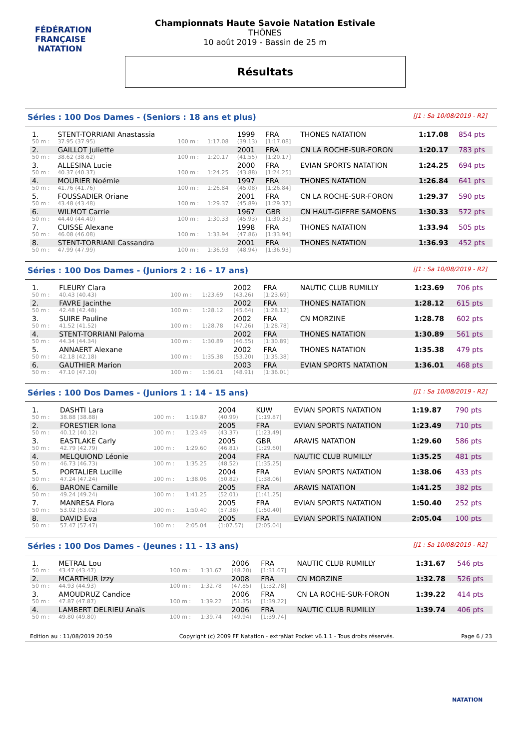FÉDÉRATION FRANÇAISE
NATATION
Championnats Haute Savoie Natation Estivale
THÔNES
10 août 2019 - Bassin de 25 m
Résultats
Séries : 100 Dos Dames - (Seniors : 18 ans et plus) [J1 : Sa 10/08/2019 - R2]
| 1. | STENT-TORRIANI Anastassia | | | 1999 | FRA | THONES NATATION | 1:17.08 | 854 pts |
| 50 m : | 37.95 (37.95) | 100 m : | 1:17.08 | (39.13) | [1:17.08] | | | |
| 2. | GAILLOT Juliette | | | 2001 | FRA | CN LA ROCHE-SUR-FORON | 1:20.17 | 783 pts |
| 50 m : | 38.62 (38.62) | 100 m : | 1:20.17 | (41.55) | [1:20.17] | | | |
| 3. | ALLESINA Lucie | | | 2000 | FRA | EVIAN SPORTS NATATION | 1:24.25 | 694 pts |
| 50 m : | 40.37 (40.37) | 100 m : | 1:24.25 | (43.88) | [1:24.25] | | | |
| 4. | MOURIER Noémie | | | 1997 | FRA | THONES NATATION | 1:26.84 | 641 pts |
| 50 m : | 41.76 (41.76) | 100 m : | 1:26.84 | (45.08) | [1:26.84] | | | |
| 5. | FOUSSADIER Oriane | | | 2001 | FRA | CN LA ROCHE-SUR-FORON | 1:29.37 | 590 pts |
| 50 m : | 43.48 (43.48) | 100 m : | 1:29.37 | (45.89) | [1:29.37] | | | |
| 6. | WILMOT Carrie | | | 1967 | GBR | CN HAUT-GIFFRE SAMOËNS | 1:30.33 | 572 pts |
| 50 m : | 44.40 (44.40) | 100 m : | 1:30.33 | (45.93) | [1:30.33] | | | |
| 7. | CUISSE Alexane | | | 1998 | FRA | THONES NATATION | 1:33.94 | 505 pts |
| 50 m : | 46.08 (46.08) | 100 m : | 1:33.94 | (47.86) | [1:33.94] | | | |
| 8. | STENT-TORRIANI Cassandra | | | 2001 | FRA | THONES NATATION | 1:36.93 | 452 pts |
| 50 m : | 47.99 (47.99) | 100 m : | 1:36.93 | (48.94) | [1:36.93] | | | |
Séries : 100 Dos Dames - (Juniors 2 : 16 - 17 ans) [J1 : Sa 10/08/2019 - R2]
| 1. | FLEURY Clara | | | 2002 | FRA | NAUTIC CLUB RUMILLY | 1:23.69 | 706 pts |
| 50 m : | 40.43 (40.43) | 100 m : | 1:23.69 | (43.26) | [1:23.69] | | | |
| 2. | FAVRE Jacinthe | | | 2002 | FRA | THONES NATATION | 1:28.12 | 615 pts |
| 50 m : | 42.48 (42.48) | 100 m : | 1:28.12 | (45.64) | [1:28.12] | | | |
| 3. | SUIRE Pauline | | | 2002 | FRA | CN MORZINE | 1:28.78 | 602 pts |
| 50 m : | 41.52 (41.52) | 100 m : | 1:28.78 | (47.26) | [1:28.78] | | | |
| 4. | STENT-TORRIANI Paloma | | | 2002 | FRA | THONES NATATION | 1:30.89 | 561 pts |
| 50 m : | 44.34 (44.34) | 100 m : | 1:30.89 | (46.55) | [1:30.89] | | | |
| 5. | ANNAERT Alexane | | | 2002 | FRA | THONES NATATION | 1:35.38 | 479 pts |
| 50 m : | 42.18 (42.18) | 100 m : | 1:35.38 | (53.20) | [1:35.38] | | | |
| 6. | GAUTHIER Marion | | | 2003 | FRA | EVIAN SPORTS NATATION | 1:36.01 | 468 pts |
| 50 m : | 47.10 (47.10) | 100 m : | 1:36.01 | (48.91) | [1:36.01] | | | |
Séries : 100 Dos Dames - (Juniors 1 : 14 - 15 ans) [J1 : Sa 10/08/2019 - R2]
| 1. | DASHTI Lara | | | 2004 | KUW | EVIAN SPORTS NATATION | 1:19.87 | 790 pts |
| 50 m : | 38.88 (38.88) | 100 m : | 1:19.87 | (40.99) | [1:19.87] | | | |
| 2. | FORESTIER Iona | | | 2005 | FRA | EVIAN SPORTS NATATION | 1:23.49 | 710 pts |
| 50 m : | 40.12 (40.12) | 100 m : | 1:23.49 | (43.37) | [1:23.49] | | | |
| 3. | EASTLAKE Carly | | | 2005 | GBR | ARAVIS NATATION | 1:29.60 | 586 pts |
| 50 m : | 42.79 (42.79) | 100 m : | 1:29.60 | (46.81) | [1:29.60] | | | |
| 4. | MELQUIOND Léonie | | | 2004 | FRA | NAUTIC CLUB RUMILLY | 1:35.25 | 481 pts |
| 50 m : | 46.73 (46.73) | 100 m : | 1:35.25 | (48.52) | [1:35.25] | | | |
| 5. | PORTALIER Lucille | | | 2004 | FRA | EVIAN SPORTS NATATION | 1:38.06 | 433 pts |
| 50 m : | 47.24 (47.24) | 100 m : | 1:38.06 | (50.82) | [1:38.06] | | | |
| 6. | BARONE Camille | | | 2005 | FRA | ARAVIS NATATION | 1:41.25 | 382 pts |
| 50 m : | 49.24 (49.24) | 100 m : | 1:41.25 | (52.01) | [1:41.25] | | | |
| 7. | MANRESA Flora | | | 2005 | FRA | EVIAN SPORTS NATATION | 1:50.40 | 252 pts |
| 50 m : | 53.02 (53.02) | 100 m : | 1:50.40 | (57.38) | [1:50.40] | | | |
| 8. | DAVID Eva | | | 2005 | FRA | EVIAN SPORTS NATATION | 2:05.04 | 100 pts |
| 50 m : | 57.47 (57.47) | 100 m : | 2:05.04 | (1:07.57) | [2:05.04] | | | |
Séries : 100 Dos Dames - (Jeunes : 11 - 13 ans) [J1 : Sa 10/08/2019 - R2]
| 1. | METRAL Lou | | | 2006 | FRA | NAUTIC CLUB RUMILLY | 1:31.67 | 546 pts |
| 50 m : | 43.47 (43.47) | 100 m : | 1:31.67 | (48.20) | [1:31.67] | | | |
| 2. | MCARTHUR Izzy | | | 2008 | FRA | CN MORZINE | 1:32.78 | 526 pts |
| 50 m : | 44.93 (44.93) | 100 m : | 1:32.78 | (47.85) | [1:32.78] | | | |
| 3. | AMOUDRUZ Candice | | | 2006 | FRA | CN LA ROCHE-SUR-FORON | 1:39.22 | 414 pts |
| 50 m : | 47.87 (47.87) | 100 m : | 1:39.22 | (51.35) | [1:39.22] | | | |
| 4. | LAMBERT DELRIEU Anaïs | | | 2006 | FRA | NAUTIC CLUB RUMILLY | 1:39.74 | 406 pts |
| 50 m : | 49.80 (49.80) | 100 m : | 1:39.74 | (49.94) | [1:39.74] | | | |
Edition au : 11/08/2019 20:59 Copyright (c) 2009 FF Natation - extraNat Pocket v6.1.1 - Tous droits réservés. Page 6 / 23
NATATION